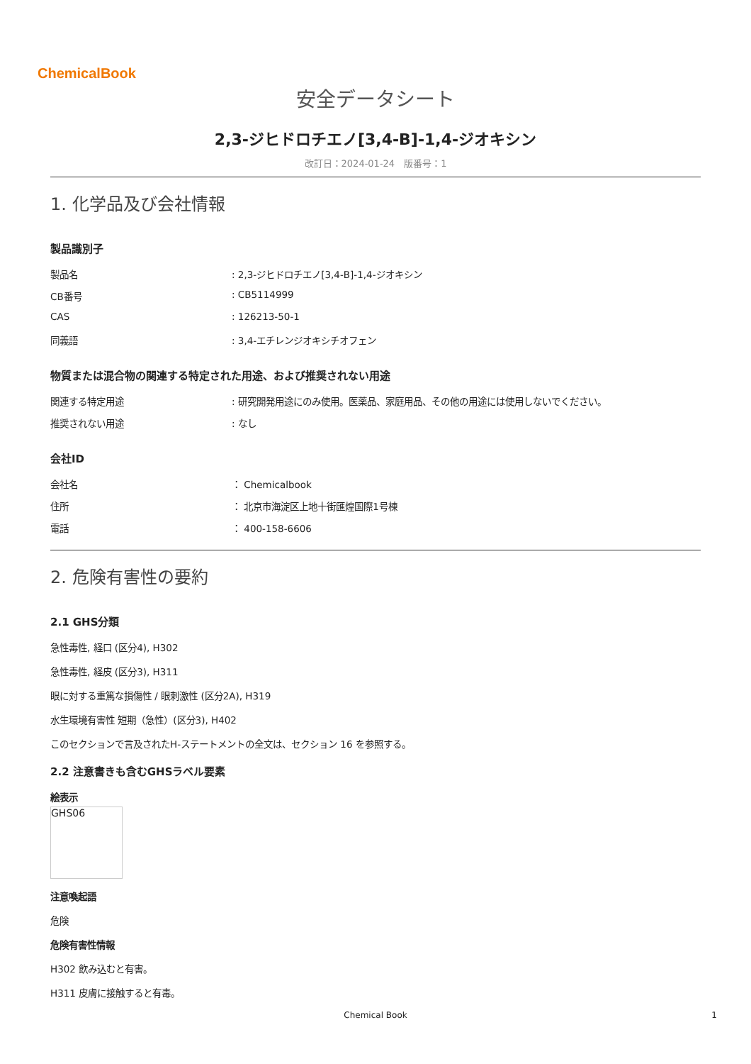ChemicalBook
安全データシート
2,3-ジヒドロチエノ[3,4-B]-1,4-ジオキシン
改訂日：2024-01-24　版番号：1
1. 化学品及び会社情報
製品識別子
製品名: 2,3-ジヒドロチエノ[3,4-B]-1,4-ジオキシン
CB番号: CB5114999
CAS: 126213-50-1
同義語: 3,4-エチレンジオキシチオフェン
物質または混合物の関連する特定された用途、および推奨されない用途
関連する特定用途: 研究開発用途にのみ使用。医薬品、家庭用品、その他の用途には使用しないでください。
推奨されない用途: なし
会社ID
会社名 ： Chemicalbook
住所 ： 北京市海淀区上地十街匯煌国際1号棟
電話 ： 400-158-6606
2. 危険有害性の要約
2.1 GHS分類
急性毒性, 経口 (区分4), H302
急性毒性, 経皮 (区分3), H311
眼に対する重篤な損傷性 / 眼刺激性 (区分2A), H319
水生環境有害性 短期（急性）(区分3), H402
このセクションで言及されたH-ステートメントの全文は、セクション 16 を参照する。
2.2 注意書きも含むGHSラベル要素
絵表示
GHS06
注意喚起語
危険
危険有害性情報
H302 飲み込むと有害。
H311 皮膚に接触すると有毒。
Chemical Book 1